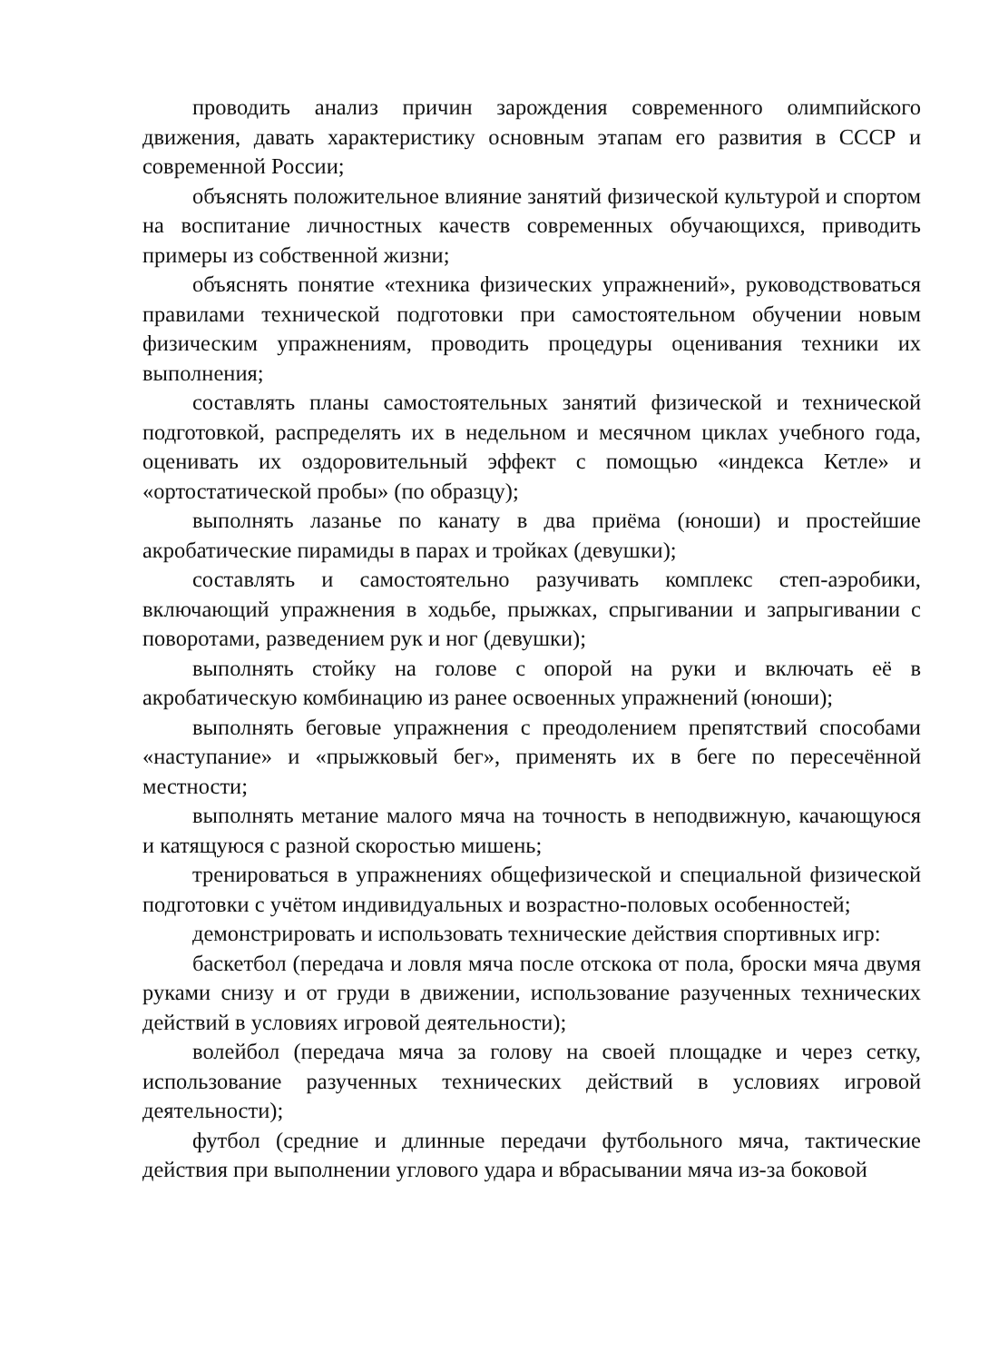проводить анализ причин зарождения современного олимпийского движения, давать характеристику основным этапам его развития в СССР и современной России;
объяснять положительное влияние занятий физической культурой и спортом на воспитание личностных качеств современных обучающихся, приводить примеры из собственной жизни;
объяснять понятие «техника физических упражнений», руководствоваться правилами технической подготовки при самостоятельном обучении новым физическим упражнениям, проводить процедуры оценивания техники их выполнения;
составлять планы самостоятельных занятий физической и технической подготовкой, распределять их в недельном и месячном циклах учебного года, оценивать их оздоровительный эффект с помощью «индекса Кетле» и «ортостатической пробы» (по образцу);
выполнять лазанье по канату в два приёма (юноши) и простейшие акробатические пирамиды в парах и тройках (девушки);
составлять и самостоятельно разучивать комплекс степ-аэробики, включающий упражнения в ходьбе, прыжках, спрыгивании и запрыгивании с поворотами, разведением рук и ног (девушки);
выполнять стойку на голове с опорой на руки и включать её в акробатическую комбинацию из ранее освоенных упражнений (юноши);
выполнять беговые упражнения с преодолением препятствий способами «наступание» и «прыжковый бег», применять их в беге по пересечённой местности;
выполнять метание малого мяча на точность в неподвижную, качающуюся и катящуюся с разной скоростью мишень;
тренироваться в упражнениях общефизической и специальной физической подготовки с учётом индивидуальных и возрастно-половых особенностей;
демонстрировать и использовать технические действия спортивных игр:
баскетбол (передача и ловля мяча после отскока от пола, броски мяча двумя руками снизу и от груди в движении, использование разученных технических действий в условиях игровой деятельности);
волейбол (передача мяча за голову на своей площадке и через сетку, использование разученных технических действий в условиях игровой деятельности);
футбол (средние и длинные передачи футбольного мяча, тактические действия при выполнении углового удара и вбрасывании мяча из-за боковой